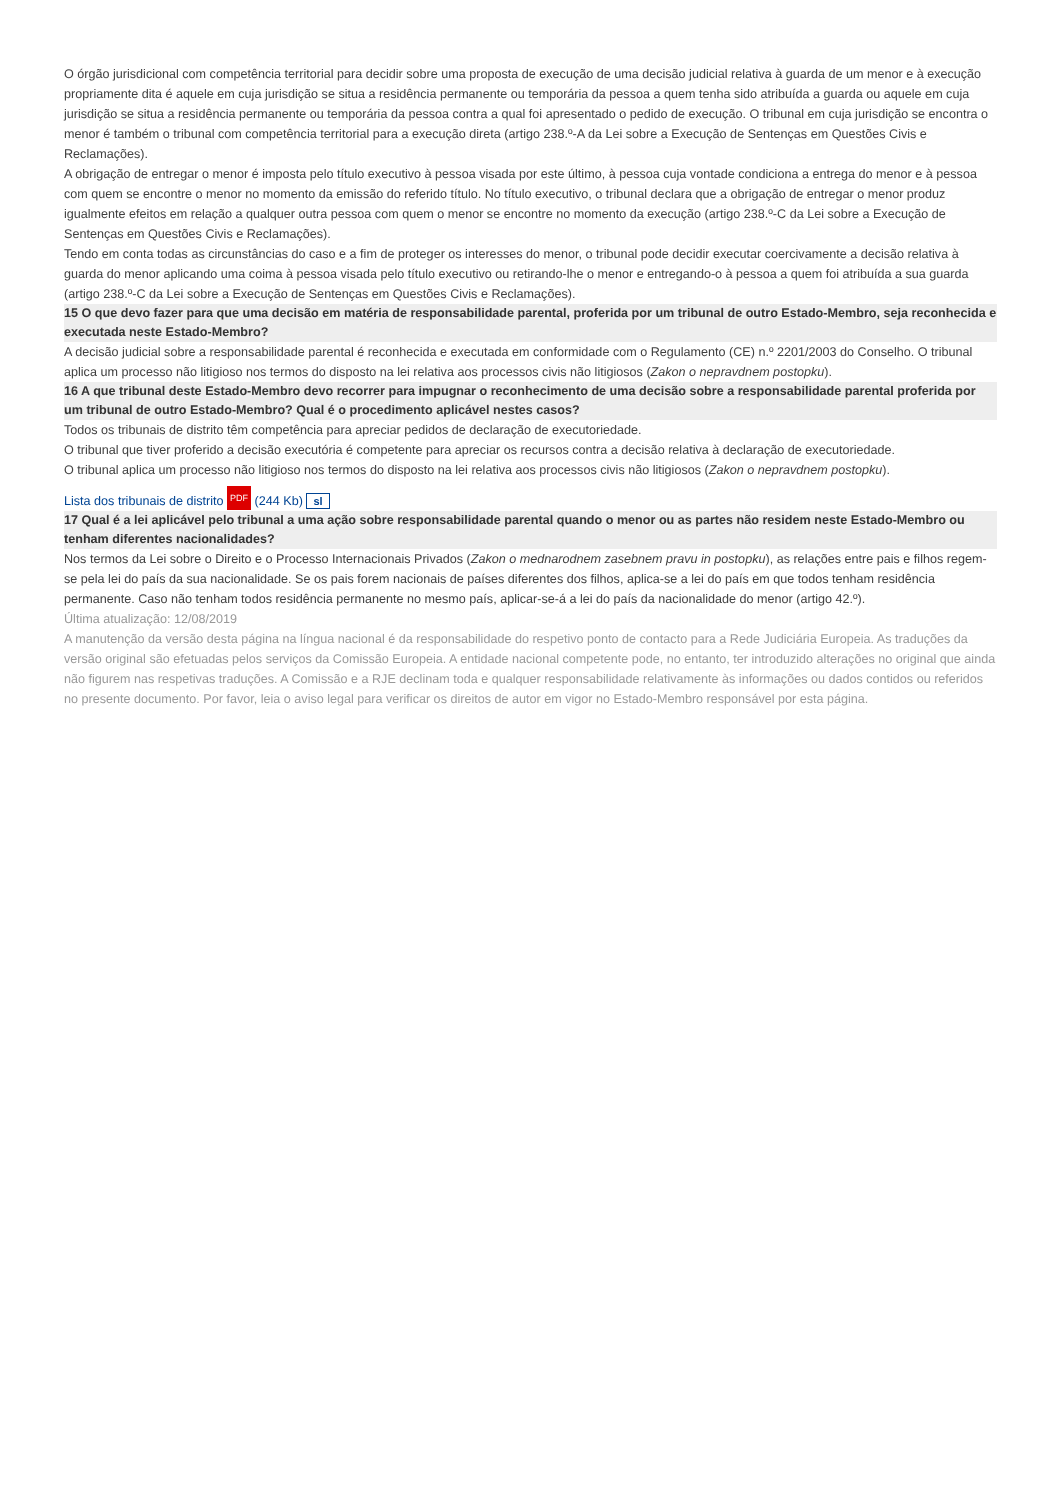O órgão jurisdicional com competência territorial para decidir sobre uma proposta de execução de uma decisão judicial relativa à guarda de um menor e à execução propriamente dita é aquele em cuja jurisdição se situa a residência permanente ou temporária da pessoa a quem tenha sido atribuída a guarda ou aquele em cuja jurisdição se situa a residência permanente ou temporária da pessoa contra a qual foi apresentado o pedido de execução. O tribunal em cuja jurisdição se encontra o menor é também o tribunal com competência territorial para a execução direta (artigo 238.º-A da Lei sobre a Execução de Sentenças em Questões Civis e Reclamações).
A obrigação de entregar o menor é imposta pelo título executivo à pessoa visada por este último, à pessoa cuja vontade condiciona a entrega do menor e à pessoa com quem se encontre o menor no momento da emissão do referido título. No título executivo, o tribunal declara que a obrigação de entregar o menor produz igualmente efeitos em relação a qualquer outra pessoa com quem o menor se encontre no momento da execução (artigo 238.º-C da Lei sobre a Execução de Sentenças em Questões Civis e Reclamações).
Tendo em conta todas as circunstâncias do caso e a fim de proteger os interesses do menor, o tribunal pode decidir executar coercivamente a decisão relativa à guarda do menor aplicando uma coima à pessoa visada pelo título executivo ou retirando-lhe o menor e entregando-o à pessoa a quem foi atribuída a sua guarda (artigo 238.º-C da Lei sobre a Execução de Sentenças em Questões Civis e Reclamações).
15 O que devo fazer para que uma decisão em matéria de responsabilidade parental, proferida por um tribunal de outro Estado-Membro, seja reconhecida e executada neste Estado-Membro?
A decisão judicial sobre a responsabilidade parental é reconhecida e executada em conformidade com o Regulamento (CE) n.º 2201/2003 do Conselho. O tribunal aplica um processo não litigioso nos termos do disposto na lei relativa aos processos civis não litigiosos (Zakon o nepravdnem postopku).
16 A que tribunal deste Estado-Membro devo recorrer para impugnar o reconhecimento de uma decisão sobre a responsabilidade parental proferida por um tribunal de outro Estado-Membro? Qual é o procedimento aplicável nestes casos?
Todos os tribunais de distrito têm competência para apreciar pedidos de declaração de executoriedade.
O tribunal que tiver proferido a decisão executória é competente para apreciar os recursos contra a decisão relativa à declaração de executoriedade.
O tribunal aplica um processo não litigioso nos termos do disposto na lei relativa aos processos civis não litigiosos (Zakon o nepravdnem postopku).
Lista dos tribunais de distrito PDF (244 Kb) sl
17 Qual é a lei aplicável pelo tribunal a uma ação sobre responsabilidade parental quando o menor ou as partes não residem neste Estado-Membro ou tenham diferentes nacionalidades?
Nos termos da Lei sobre o Direito e o Processo Internacionais Privados (Zakon o mednarodnem zasebnem pravu in postopku), as relações entre pais e filhos regem-se pela lei do país da sua nacionalidade. Se os pais forem nacionais de países diferentes dos filhos, aplica-se a lei do país em que todos tenham residência permanente. Caso não tenham todos residência permanente no mesmo país, aplicar-se-á a lei do país da nacionalidade do menor (artigo 42.º).
Última atualização: 12/08/2019
A manutenção da versão desta página na língua nacional é da responsabilidade do respetivo ponto de contacto para a Rede Judiciária Europeia. As traduções da versão original são efetuadas pelos serviços da Comissão Europeia. A entidade nacional competente pode, no entanto, ter introduzido alterações no original que ainda não figurem nas respetivas traduções. A Comissão e a RJE declinam toda e qualquer responsabilidade relativamente às informações ou dados contidos ou referidos no presente documento. Por favor, leia o aviso legal para verificar os direitos de autor em vigor no Estado-Membro responsável por esta página.